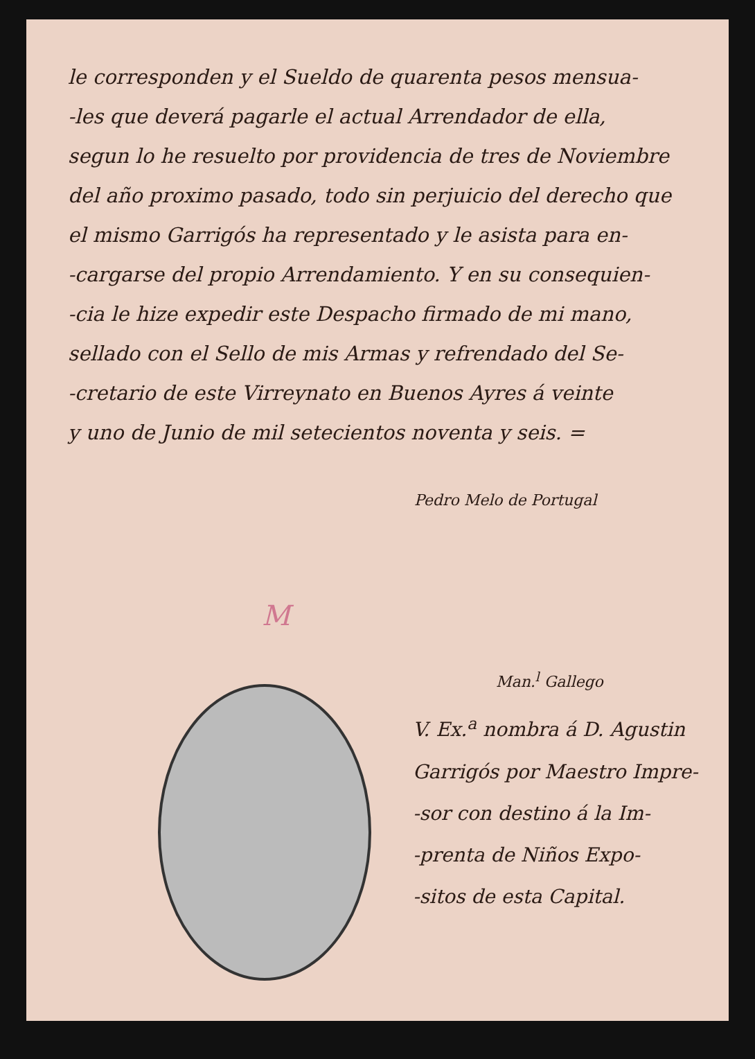le corresponden y el Sueldo de quarenta pesos mensua-
-les que deverá pagarle el actual Arrendador de ella,
segun lo he resuelto por providencia de tres de Noviembre
del año proximo pasado, todo sin perjuicio del derecho que
el mismo Garrigós ha representado y le asista para en-
-cargarse del propio Arrendamiento. Y en su consequien-
-cia le hize expedir este Despacho firmado de mi mano,
sellado con el Sello de mis Armas y refrendado del Se-
-cretario de este Virreynato en Buenos Ayres á veinte
y uno de Junio de mil setecientos noventa y seis. =
Pedro Melo de Portugal
M
Man.<sup>l</sup> Gallego
V. Ex.<sup>a</sup> nombra á D. Agustin
Garrigós por Maestro Impre-
-sor con destino á la Im-
-prenta de Niños Expo-
-sitos de esta Capital.